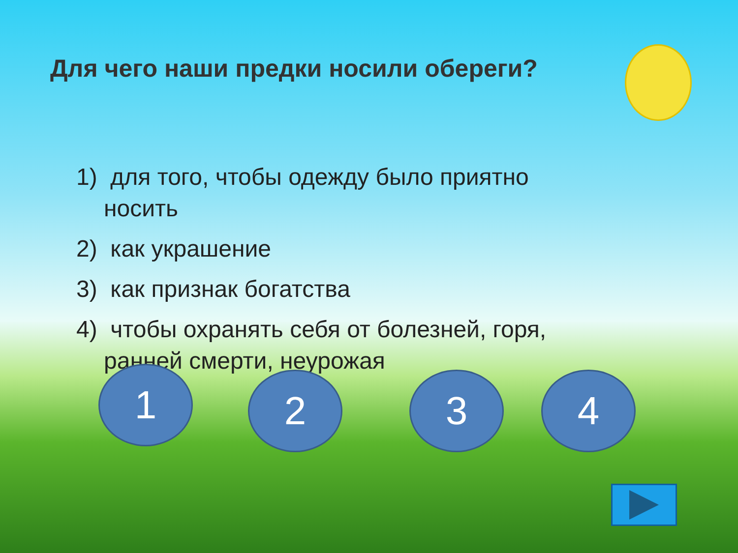Для чего наши предки носили обереги?
1) для того, чтобы одежду было приятно носить
2) как украшение
3) как признак богатства
4) чтобы охранять себя от болезней, горя, ранней смерти, неурожая
1 2 3 4